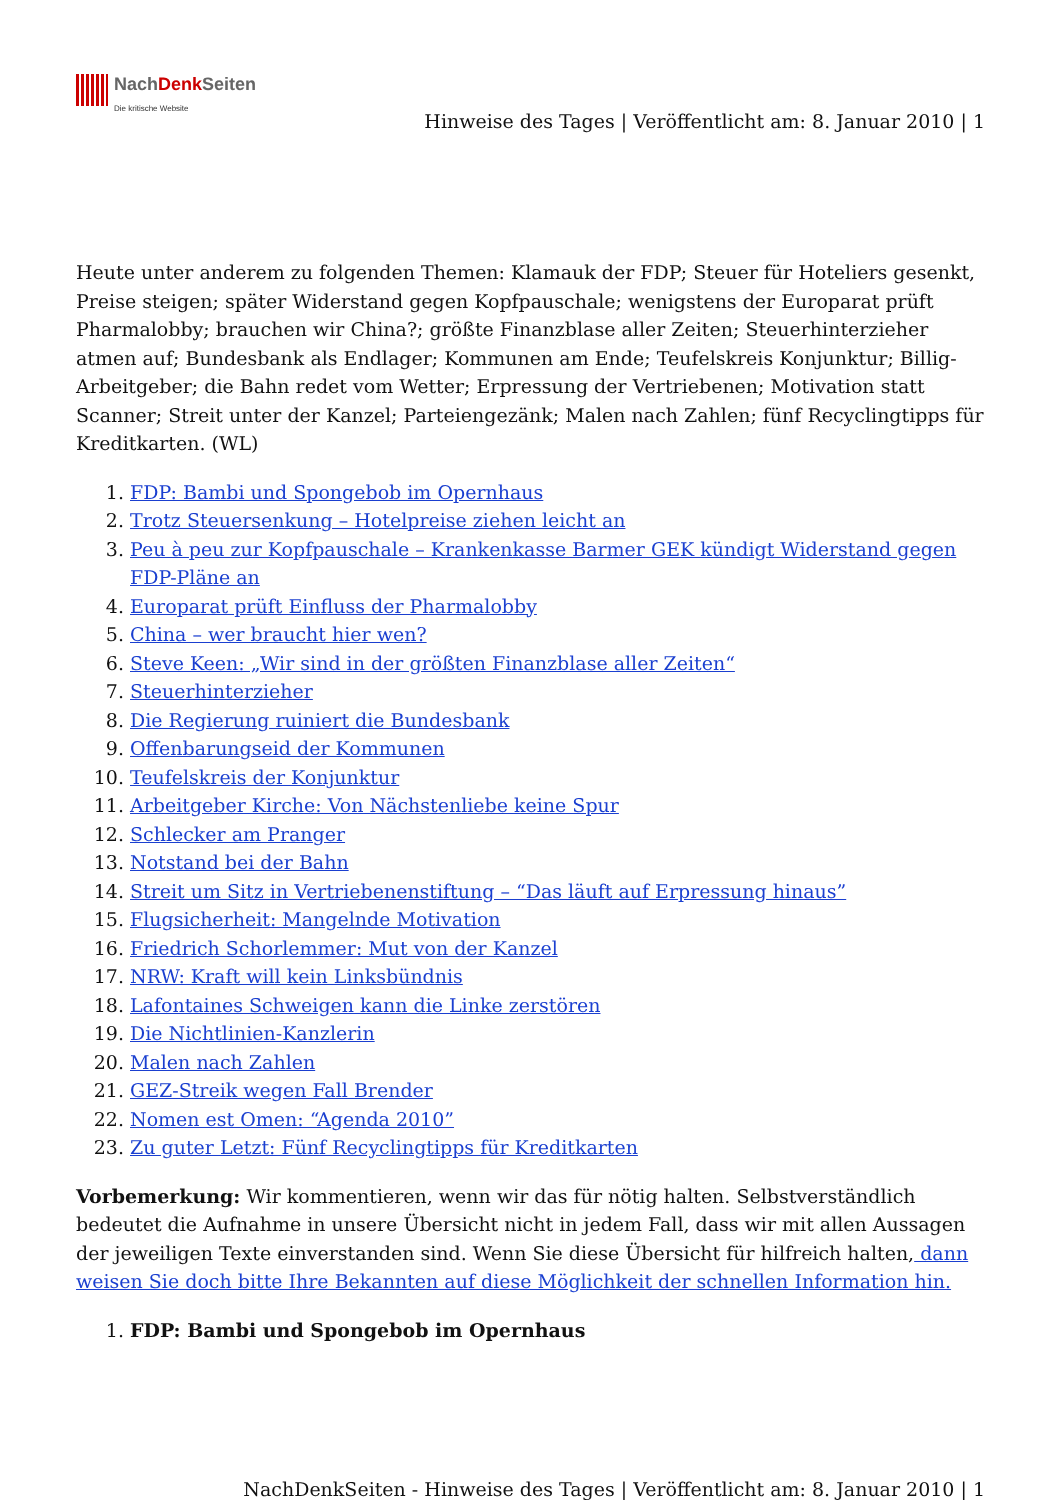NachDenk Seiten
Die kritische Website
Hinweise des Tages | Veröffentlicht am: 8. Januar 2010 | 1
Heute unter anderem zu folgenden Themen: Klamauk der FDP; Steuer für Hoteliers gesenkt, Preise steigen; später Widerstand gegen Kopfpauschale; wenigstens der Europarat prüft Pharmalobby; brauchen wir China?; größte Finanzblase aller Zeiten; Steuerhinterzieher atmen auf; Bundesbank als Endlager; Kommunen am Ende; Teufelskreis Konjunktur; Billig-Arbeitgeber; die Bahn redet vom Wetter; Erpressung der Vertriebenen; Motivation statt Scanner; Streit unter der Kanzel; Parteiengezänk; Malen nach Zahlen; fünf Recyclingtipps für Kreditkarten. (WL)
1. FDP: Bambi und Spongebob im Opernhaus
2. Trotz Steuersenkung – Hotelpreise ziehen leicht an
3. Peu à peu zur Kopfpauschale – Krankenkasse Barmer GEK kündigt Widerstand gegen FDP-Pläne an
4. Europarat prüft Einfluss der Pharmalobby
5. China – wer braucht hier wen?
6. Steve Keen: „Wir sind in der größten Finanzblase aller Zeiten“
7. Steuerhinterzieher
8. Die Regierung ruiniert die Bundesbank
9. Offenbarungseid der Kommunen
10. Teufelskreis der Konjunktur
11. Arbeitgeber Kirche: Von Nächstenliebe keine Spur
12. Schlecker am Pranger
13. Notstand bei der Bahn
14. Streit um Sitz in Vertriebenenstiftung – “Das läuft auf Erpressung hinaus”
15. Flugsicherheit: Mangelnde Motivation
16. Friedrich Schorlemmer: Mut von der Kanzel
17. NRW: Kraft will kein Linksbündnis
18. Lafontaines Schweigen kann die Linke zerstören
19. Die Nichtlinien-Kanzlerin
20. Malen nach Zahlen
21. GEZ-Streik wegen Fall Brender
22. Nomen est Omen: “Agenda 2010”
23. Zu guter Letzt: Fünf Recyclingtipps für Kreditkarten
Vorbemerkung: Wir kommentieren, wenn wir das für nötig halten. Selbstverständlich bedeutet die Aufnahme in unsere Übersicht nicht in jedem Fall, dass wir mit allen Aussagen der jeweiligen Texte einverstanden sind. Wenn Sie diese Übersicht für hilfreich halten, dann weisen Sie doch bitte Ihre Bekannten auf diese Möglichkeit der schnellen Information hin.
1. FDP: Bambi und Spongebob im Opernhaus
NachDenkSeiten - Hinweise des Tages | Veröffentlicht am: 8. Januar 2010 | 1